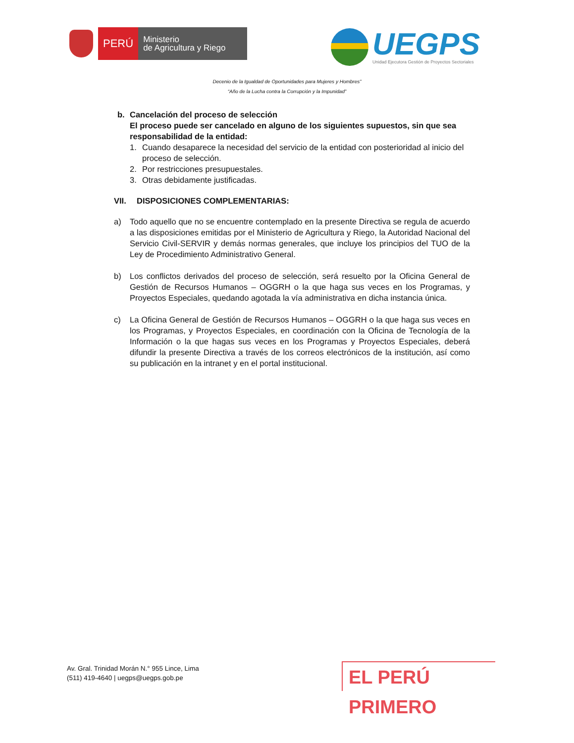PERÚ
Ministerio
de Agricultura y Riego
UEGPS
Unidad Ejecutora Gestión de Proyectos Sectoriales
Decenio de la Igualdad de Oportunidades para Mujeres y Hombres”
“Año de la Lucha contra la Corrupción y la Impunidad”
b. Cancelación del proceso de selección
El proceso puede ser cancelado en alguno de los siguientes supuestos, sin que sea responsabilidad de la entidad:
1. Cuando desaparece la necesidad del servicio de la entidad con posterioridad al inicio del proceso de selección.
2. Por restricciones presupuestales.
3. Otras debidamente justificadas.
VII. DISPOSICIONES COMPLEMENTARIAS:
a) Todo aquello que no se encuentre contemplado en la presente Directiva se regula de acuerdo a las disposiciones emitidas por el Ministerio de Agricultura y Riego, la Autoridad Nacional del Servicio Civil-SERVIR y demás normas generales, que incluye los principios del TUO de la Ley de Procedimiento Administrativo General.
b) Los conflictos derivados del proceso de selección, será resuelto por la Oficina General de Gestión de Recursos Humanos – OGGRH o la que haga sus veces en los Programas, y Proyectos Especiales, quedando agotada la vía administrativa en dicha instancia única.
c) La Oficina General de Gestión de Recursos Humanos – OGGRH o la que haga sus veces en los Programas, y Proyectos Especiales, en coordinación con la Oficina de Tecnología de la Información o la que hagas sus veces en los Programas y Proyectos Especiales, deberá difundir la presente Directiva a través de los correos electrónicos de la institución, así como su publicación en la intranet y en el portal institucional.
Av. Gral. Trinidad Morán N.° 955 Lince, Lima
(511) 419-4640 | uegps@uegps.gob.pe
EL PERÚ PRIMERO